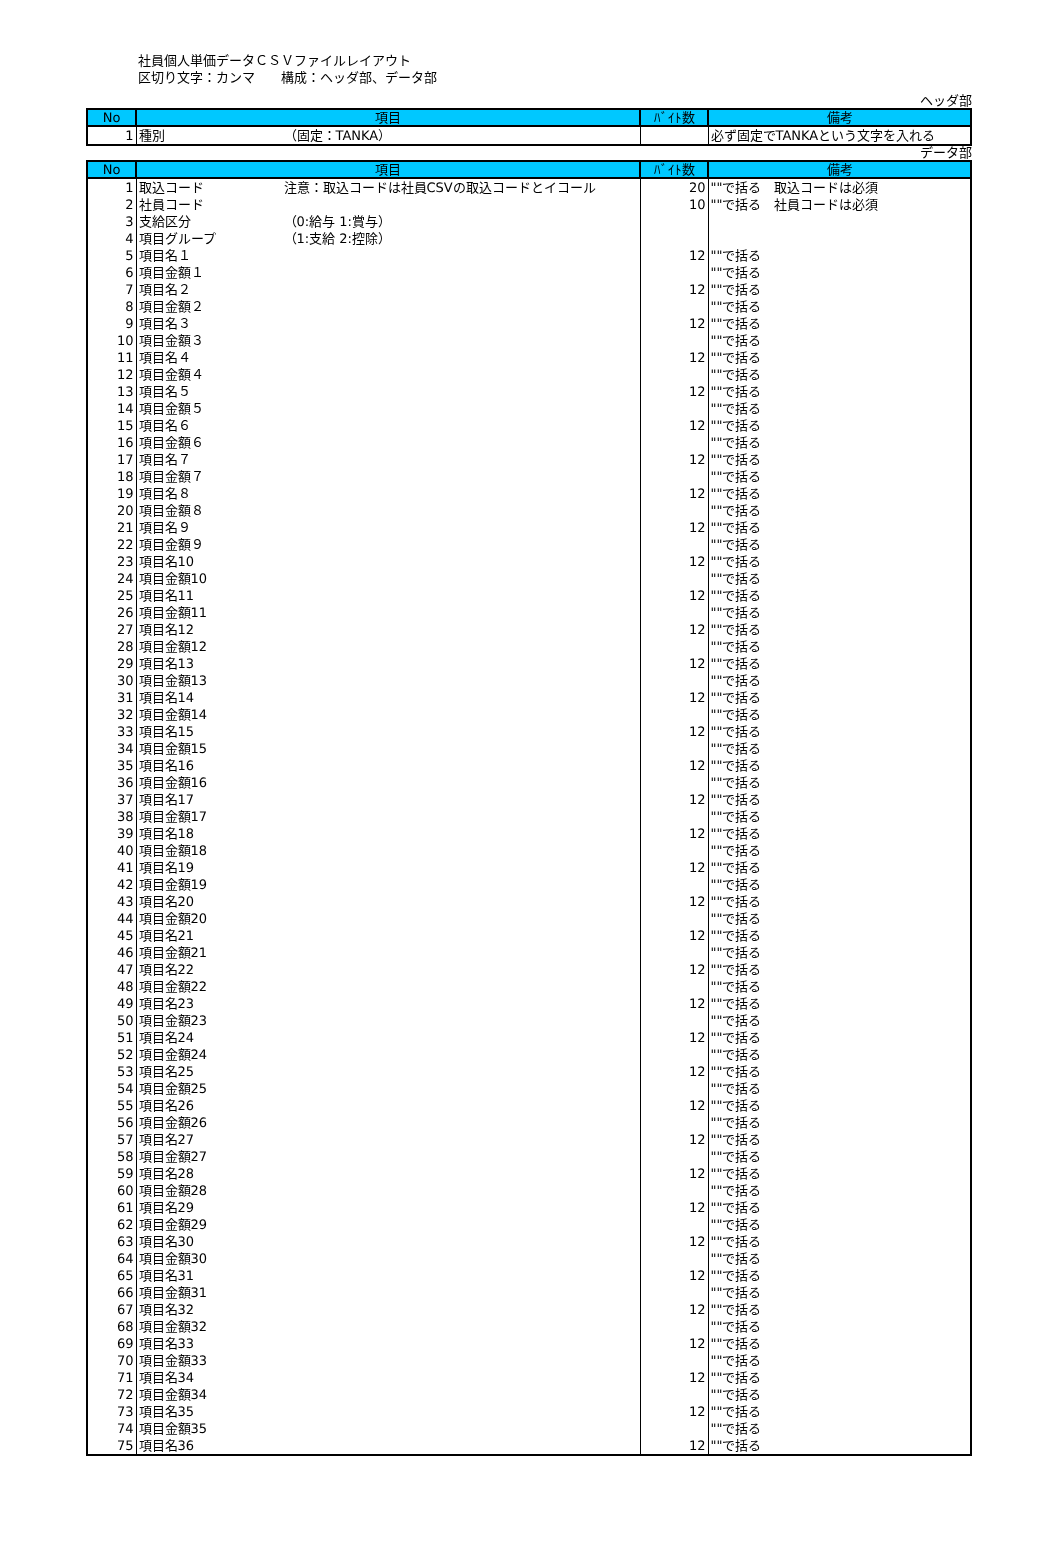社員個人単価データＣＳＶファイルレイアウト
区切り文字：カンマ　　構成：ヘッダ部、データ部
ヘッダ部
| No | 項目 | ﾊﾞｲﾄ数 | 備考 |
| --- | --- | --- | --- |
| 1 | 種別 （固定：TANKA） | | 必ず固定でTANKAという文字を入れる |
データ部
| No | 項目 | ﾊﾞｲﾄ数 | 備考 |
| --- | --- | --- | --- |
| 1 | 取込コード 注意：取込コードは社員CSVの取込コードとイコール | 20 | ""で括る 取込コードは必須 |
| 2 | 社員コード | 10 | ""で括る 社員コードは必須 |
| 3 | 支給区分 （0:給与 1:賞与） | | |
| 4 | 項目グループ （1:支給 2:控除） | | |
| 5 | 項目名１ | 12 | ""で括る |
| 6 | 項目金額１ | | ""で括る |
| 7 | 項目名２ | 12 | ""で括る |
| 8 | 項目金額２ | | ""で括る |
| 9 | 項目名３ | 12 | ""で括る |
| 10 | 項目金額３ | | ""で括る |
| 11 | 項目名４ | 12 | ""で括る |
| 12 | 項目金額４ | | ""で括る |
| 13 | 項目名５ | 12 | ""で括る |
| 14 | 項目金額５ | | ""で括る |
| 15 | 項目名６ | 12 | ""で括る |
| 16 | 項目金額６ | | ""で括る |
| 17 | 項目名７ | 12 | ""で括る |
| 18 | 項目金額７ | | ""で括る |
| 19 | 項目名８ | 12 | ""で括る |
| 20 | 項目金額８ | | ""で括る |
| 21 | 項目名９ | 12 | ""で括る |
| 22 | 項目金額９ | | ""で括る |
| 23 | 項目名10 | 12 | ""で括る |
| 24 | 項目金額10 | | ""で括る |
| 25 | 項目名11 | 12 | ""で括る |
| 26 | 項目金額11 | | ""で括る |
| 27 | 項目名12 | 12 | ""で括る |
| 28 | 項目金額12 | | ""で括る |
| 29 | 項目名13 | 12 | ""で括る |
| 30 | 項目金額13 | | ""で括る |
| 31 | 項目名14 | 12 | ""で括る |
| 32 | 項目金額14 | | ""で括る |
| 33 | 項目名15 | 12 | ""で括る |
| 34 | 項目金額15 | | ""で括る |
| 35 | 項目名16 | 12 | ""で括る |
| 36 | 項目金額16 | | ""で括る |
| 37 | 項目名17 | 12 | ""で括る |
| 38 | 項目金額17 | | ""で括る |
| 39 | 項目名18 | 12 | ""で括る |
| 40 | 項目金額18 | | ""で括る |
| 41 | 項目名19 | 12 | ""で括る |
| 42 | 項目金額19 | | ""で括る |
| 43 | 項目名20 | 12 | ""で括る |
| 44 | 項目金額20 | | ""で括る |
| 45 | 項目名21 | 12 | ""で括る |
| 46 | 項目金額21 | | ""で括る |
| 47 | 項目名22 | 12 | ""で括る |
| 48 | 項目金額22 | | ""で括る |
| 49 | 項目名23 | 12 | ""で括る |
| 50 | 項目金額23 | | ""で括る |
| 51 | 項目名24 | 12 | ""で括る |
| 52 | 項目金額24 | | ""で括る |
| 53 | 項目名25 | 12 | ""で括る |
| 54 | 項目金額25 | | ""で括る |
| 55 | 項目名26 | 12 | ""で括る |
| 56 | 項目金額26 | | ""で括る |
| 57 | 項目名27 | 12 | ""で括る |
| 58 | 項目金額27 | | ""で括る |
| 59 | 項目名28 | 12 | ""で括る |
| 60 | 項目金額28 | | ""で括る |
| 61 | 項目名29 | 12 | ""で括る |
| 62 | 項目金額29 | | ""で括る |
| 63 | 項目名30 | 12 | ""で括る |
| 64 | 項目金額30 | | ""で括る |
| 65 | 項目名31 | 12 | ""で括る |
| 66 | 項目金額31 | | ""で括る |
| 67 | 項目名32 | 12 | ""で括る |
| 68 | 項目金額32 | | ""で括る |
| 69 | 項目名33 | 12 | ""で括る |
| 70 | 項目金額33 | | ""で括る |
| 71 | 項目名34 | 12 | ""で括る |
| 72 | 項目金額34 | | ""で括る |
| 73 | 項目名35 | 12 | ""で括る |
| 74 | 項目金額35 | | ""で括る |
| 75 | 項目名36 | 12 | ""で括る |